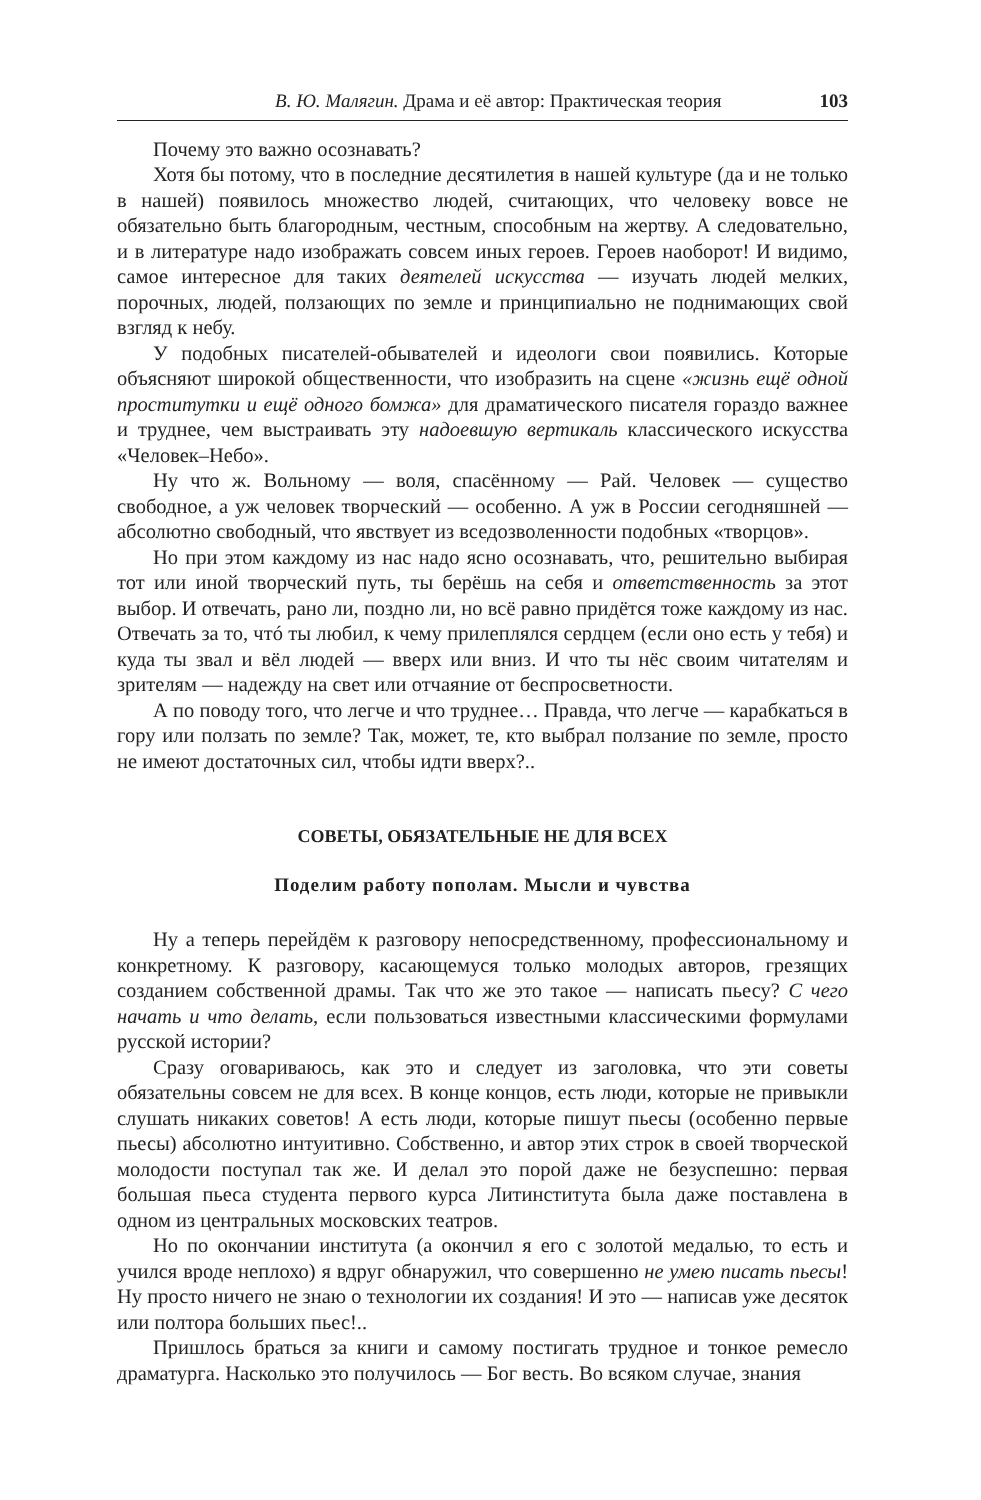В. Ю. Малягин. Драма и её автор: Практическая теория 103
Почему это важно осознавать?
Хотя бы потому, что в последние десятилетия в нашей культуре (да и не только в нашей) появилось множество людей, считающих, что человеку вовсе не обязательно быть благородным, честным, способным на жертву. А следовательно, и в литературе надо изображать совсем иных героев. Героев наоборот! И видимо, самое интересное для таких деятелей искусства — изучать людей мелких, порочных, людей, ползающих по земле и принципиально не поднимающих свой взгляд к небу.
У подобных писателей-обывателей и идеологи свои появились. Которые объясняют широкой общественности, что изобразить на сцене «жизнь ещё одной проститутки и ещё одного бомжа» для драматического писателя гораздо важнее и труднее, чем выстраивать эту надоевшую вертикаль классического искусства «Человек–Небо».
Ну что ж. Вольному — воля, спасённому — Рай. Человек — существо свободное, а уж человек творческий — особенно. А уж в России сегодняшней — абсолютно свободный, что явствует из вседозволенности подобных «творцов».
Но при этом каждому из нас надо ясно осознавать, что, решительно выбирая тот или иной творческий путь, ты берёшь на себя и ответственность за этот выбор. И отвечать, рано ли, поздно ли, но всё равно придётся тоже каждому из нас. Отвечать за то, чтó ты любил, к чему прилеплялся сердцем (если оно есть у тебя) и куда ты звал и вёл людей — вверх или вниз. И что ты нёс своим читателям и зрителям — надежду на свет или отчаяние от беспросветности.
А по поводу того, что легче и что труднее… Правда, что легче — карабкаться в гору или ползать по земле? Так, может, те, кто выбрал ползание по земле, просто не имеют достаточных сил, чтобы идти вверх?..
СОВЕТЫ, ОБЯЗАТЕЛЬНЫЕ НЕ ДЛЯ ВСЕХ
Поделим работу пополам. Мысли и чувства
Ну а теперь перейдём к разговору непосредственному, профессиональному и конкретному. К разговору, касающемуся только молодых авторов, грезящих созданием собственной драмы. Так что же это такое — написать пьесу? С чего начать и что делать, если пользоваться известными классическими формулами русской истории?
Сразу оговариваюсь, как это и следует из заголовка, что эти советы обязательны совсем не для всех. В конце концов, есть люди, которые не привыкли слушать никаких советов! А есть люди, которые пишут пьесы (особенно первые пьесы) абсолютно интуитивно. Собственно, и автор этих строк в своей творческой молодости поступал так же. И делал это порой даже не безуспешно: первая большая пьеса студента первого курса Литинститута была даже поставлена в одном из центральных московских театров.
Но по окончании института (а окончил я его с золотой медалью, то есть и учился вроде неплохо) я вдруг обнаружил, что совершенно не умею писать пьесы! Ну просто ничего не знаю о технологии их создания! И это — написав уже десяток или полтора больших пьес!..
Пришлось браться за книги и самому постигать трудное и тонкое ремесло драматурга. Насколько это получилось — Бог весть. Во всяком случае, знания